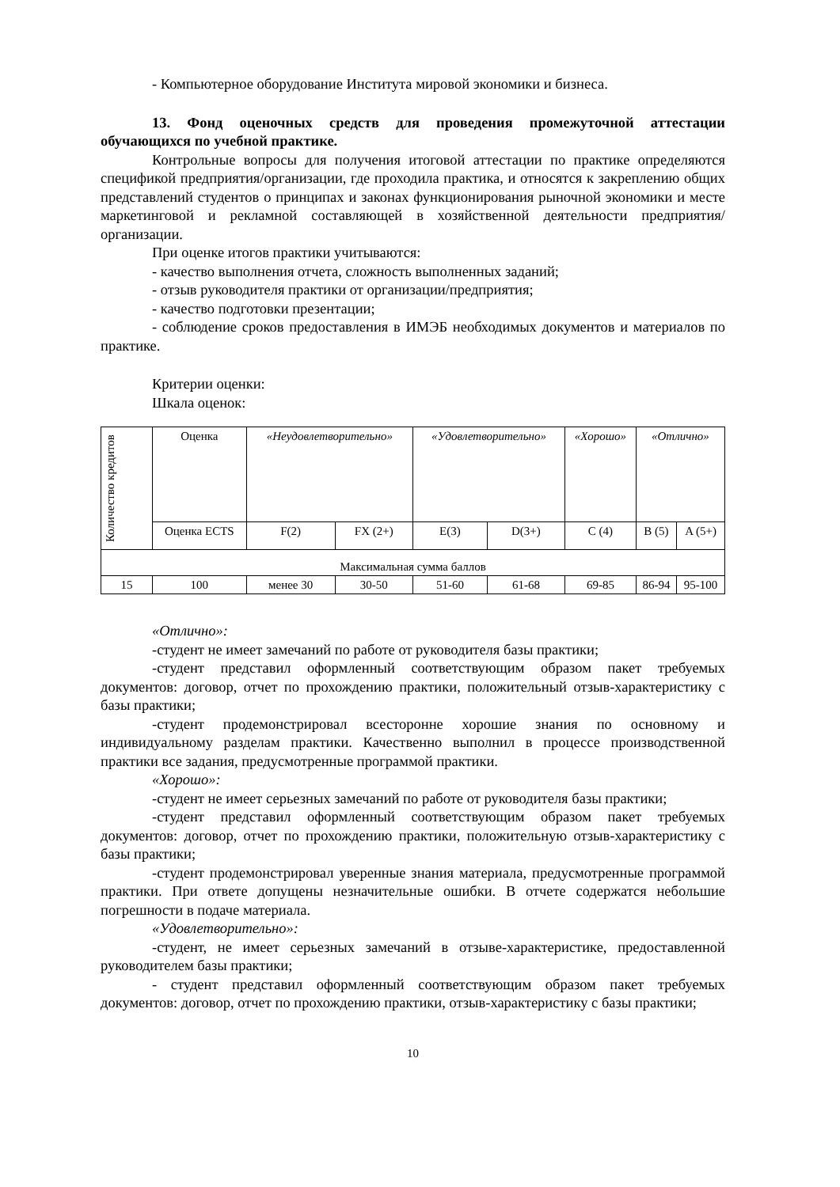- Компьютерное оборудование Института мировой экономики и бизнеса.
13. Фонд оценочных средств для проведения промежуточной аттестации обучающихся по учебной практике.
Контрольные вопросы для получения итоговой аттестации по практике определяются спецификой предприятия/организации, где проходила практика, и относятся к закреплению общих представлений студентов о принципах и законах функционирования рыночной экономики и месте маркетинговой и рекламной составляющей в хозяйственной деятельности предприятия/организации.
При оценке итогов практики учитываются:
- качество выполнения отчета, сложность выполненных заданий;
- отзыв руководителя практики от организации/предприятия;
- качество подготовки презентации;
- соблюдение сроков предоставления в ИМЭБ необходимых документов и материалов по практике.
Критерии оценки:
Шкала оценок:
| Количество кредитов | Оценка | «Неудовлетворительно» | | «Удовлетворительно» | | «Хорошо» | «Отлично» | |
| | Оценка ECTS | F(2) | FX (2+) | E(3) | D(3+) | C (4) | B (5) | A (5+) |
| Максимальная сумма баллов | | | | | | | | |
| 15 | 100 | менее 30 | 30-50 | 51-60 | 61-68 | 69-85 | 86-94 | 95-100 |
«Отлично»:
-студент не имеет замечаний по работе от руководителя базы практики;
-студент представил оформленный соответствующим образом пакет требуемых документов: договор, отчет по прохождению практики, положительный отзыв-характеристику с базы практики;
-студент продемонстрировал всесторонне хорошие знания по основному и индивидуальному разделам практики. Качественно выполнил в процессе производственной практики все задания, предусмотренные программой практики.
«Хорошо»:
-студент не имеет серьезных замечаний по работе от руководителя базы практики;
-студент представил оформленный соответствующим образом пакет требуемых документов: договор, отчет по прохождению практики, положительную отзыв-характеристику с базы практики;
-студент продемонстрировал уверенные знания материала, предусмотренные программой практики. При ответе допущены незначительные ошибки. В отчете содержатся небольшие погрешности в подаче материала.
«Удовлетворительно»:
-студент, не имеет серьезных замечаний в отзыве-характеристике, предоставленной руководителем базы практики;
- студент представил оформленный соответствующим образом пакет требуемых документов: договор, отчет по прохождению практики, отзыв-характеристику с базы практики;
10